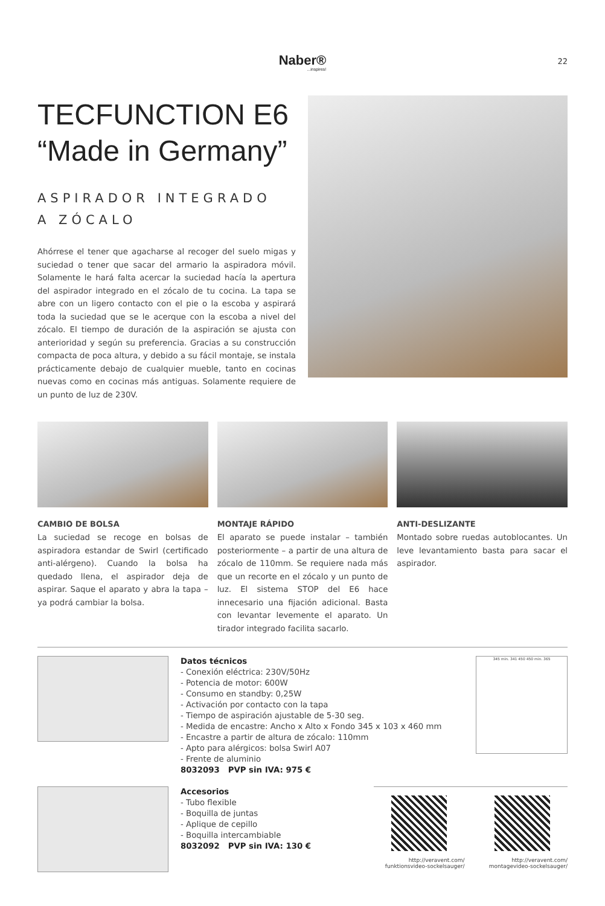Naber®...inspires!
22
TECFUNCTION E6
“Made in Germany”
ASPIRADOR INTEGRADO
A ZÓCALO
Ahórrese el tener que agacharse al recoger del suelo migas y suciedad o tener que sacar del armario la aspiradora móvil. Solamente le hará falta acercar la suciedad hacía la apertura del aspirador integrado en el zócalo de tu cocina. La tapa se abre con un ligero contacto con el pie o la escoba y aspirará toda la suciedad que se le acerque con la escoba a nivel del zócalo. El tiempo de duración de la aspiración se ajusta con anterioridad y según su preferencia. Gracias a su construcción compacta de poca altura, y debido a su fácil montaje, se instala prácticamente debajo de cualquier mueble, tanto en cocinas nuevas como en cocinas más antiguas. Solamente requiere de un punto de luz de 230V.
CAMBIO DE BOLSA
La suciedad se recoge en bolsas de aspiradora estandar de Swirl (certificado anti-alérgeno). Cuando la bolsa ha quedado llena, el aspirador deja de aspirar. Saque el aparato y abra la tapa – ya podrá cambiar la bolsa.
MONTAJE RÁPIDO
El aparato se puede instalar – también posteriormente – a partir de una altura de zócalo de 110mm. Se requiere nada más que un recorte en el zócalo y un punto de luz. El sistema STOP del E6 hace innecesario una fijación adicional. Basta con levantar levemente el aparato. Un tirador integrado facilita sacarlo.
ANTI-DESLIZANTE
Montado sobre ruedas autoblocantes. Un leve levantamiento basta para sacar el aspirador.
Datos técnicos
- Conexión eléctrica: 230V/50Hz
- Potencia de motor: 600W
- Consumo en standby: 0,25W
- Activación por contacto con la tapa
- Tiempo de aspiración ajustable de 5-30 seg.
- Medida de encastre: Ancho x Alto x Fondo 345 x 103 x 460 mm
- Encastre a partir de altura de zócalo: 110mm
- Apto para alérgicos: bolsa Swirl A07
- Frente de aluminio
8032093 PVP sin IVA: 975 €
345 min. 341 450 450 min. 365
Accesorios
- Tubo flexible
- Boquilla de juntas
- Aplique de cepillo
- Boquilla intercambiable
8032092 PVP sin IVA: 130 €
http://veravent.com/
funktionsvideo-sockelsauger/
http://veravent.com/
montagevideo-sockelsauger/